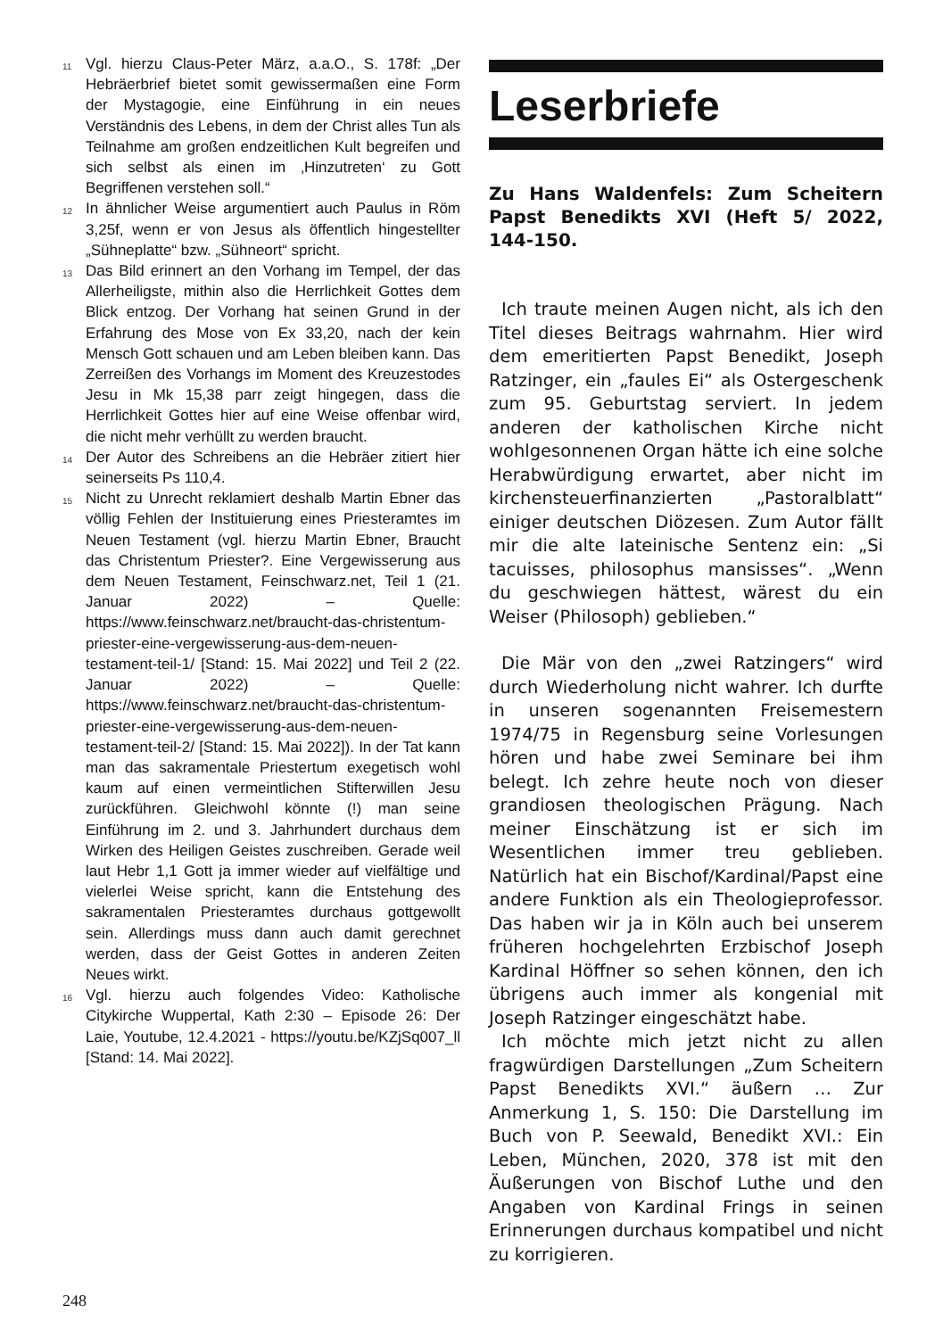11 Vgl. hierzu Claus-Peter März, a.a.O., S. 178f: „Der Hebräerbrief bietet somit gewissermaßen eine Form der Mystagogie, eine Einführung in ein neues Verständnis des Lebens, in dem der Christ alles Tun als Teilnahme am großen endzeitlichen Kult begreifen und sich selbst als einen im ‚Hinzutreten‘ zu Gott Begriffenen verstehen soll.“
12 In ähnlicher Weise argumentiert auch Paulus in Röm 3,25f, wenn er von Jesus als öffentlich hingestellter „Sühneplatte“ bzw. „Sühneort“ spricht.
13 Das Bild erinnert an den Vorhang im Tempel, der das Allerheiligste, mithin also die Herrlichkeit Gottes dem Blick entzog. Der Vorhang hat seinen Grund in der Erfahrung des Mose von Ex 33,20, nach der kein Mensch Gott schauen und am Leben bleiben kann. Das Zerreißen des Vorhangs im Moment des Kreuzestodes Jesu in Mk 15,38 parr zeigt hingegen, dass die Herrlichkeit Gottes hier auf eine Weise offenbar wird, die nicht mehr verhüllt zu werden braucht.
14 Der Autor des Schreibens an die Hebräer zitiert hier seinerseits Ps 110,4.
15 Nicht zu Unrecht reklamiert deshalb Martin Ebner das völlig Fehlen der Instituierung eines Priesteramtes im Neuen Testament (vgl. hierzu Martin Ebner, Braucht das Christentum Priester?. Eine Vergewisserung aus dem Neuen Testament, Feinschwarz.net, Teil 1 (21. Januar 2022) – Quelle: https://www.feinschwarz.net/braucht-das-christentum-priester-eine-vergewisserung-aus-dem-neuen-testament-teil-1/ [Stand: 15. Mai 2022] und Teil 2 (22. Januar 2022) – Quelle: https://www.feinschwarz.net/braucht-das-christentum-priester-eine-vergewisserung-aus-dem-neuen-testament-teil-2/ [Stand: 15. Mai 2022]). In der Tat kann man das sakramentale Priestertum exegetisch wohl kaum auf einen vermeintlichen Stifterwillen Jesu zurückführen. Gleichwohl könnte (!) man seine Einführung im 2. und 3. Jahrhundert durchaus dem Wirken des Heiligen Geistes zuschreiben. Gerade weil laut Hebr 1,1 Gott ja immer wieder auf vielfältige und vielerlei Weise spricht, kann die Entstehung des sakramentalen Priesteramtes durchaus gottgewollt sein. Allerdings muss dann auch damit gerechnet werden, dass der Geist Gottes in anderen Zeiten Neues wirkt.
16 Vgl. hierzu auch folgendes Video: Katholische Citykirche Wuppertal, Kath 2:30 – Episode 26: Der Laie, Youtube, 12.4.2021 - https://youtu.be/KZjSq007_ll [Stand: 14. Mai 2022].
Leserbriefe
Zu Hans Waldenfels: Zum Scheitern Papst Benedikts XVI (Heft 5/ 2022, 144-150.
Ich traute meinen Augen nicht, als ich den Titel dieses Beitrags wahrnahm. Hier wird dem emeritierten Papst Benedikt, Joseph Ratzinger, ein „faules Ei“ als Ostergeschenk zum 95. Geburtstag serviert. In jedem anderen der katholischen Kirche nicht wohlgesonnenen Organ hätte ich eine solche Herabwürdigung erwartet, aber nicht im kirchensteuerfinanzierten „Pastoralblatt“ einiger deutschen Diözesen. Zum Autor fällt mir die alte lateinische Sentenz ein: „Si tacuisses, philosophus mansisses“. „Wenn du geschwiegen hättest, wärest du ein Weiser (Philosoph) geblieben.“
Die Mär von den „zwei Ratzingers“ wird durch Wiederholung nicht wahrer. Ich durfte in unseren sogenannten Freisemestern 1974/75 in Regensburg seine Vorlesungen hören und habe zwei Seminare bei ihm belegt. Ich zehre heute noch von dieser grandiosen theologischen Prägung. Nach meiner Einschätzung ist er sich im Wesentlichen immer treu geblieben. Natürlich hat ein Bischof/Kardinal/Papst eine andere Funktion als ein Theologieprofessor. Das haben wir ja in Köln auch bei unserem früheren hochgelehrten Erzbischof Joseph Kardinal Höffner so sehen können, den ich übrigens auch immer als kongenial mit Joseph Ratzinger eingeschätzt habe.
Ich möchte mich jetzt nicht zu allen fragwürdigen Darstellungen „Zum Scheitern Papst Benedikts XVI.“ äußern … Zur Anmerkung 1, S. 150: Die Darstellung im Buch von P. Seewald, Benedikt XVI.: Ein Leben, München, 2020, 378 ist mit den Äußerungen von Bischof Luthe und den Angaben von Kardinal Frings in seinen Erinnerungen durchaus kompatibel und nicht zu korrigieren.
248